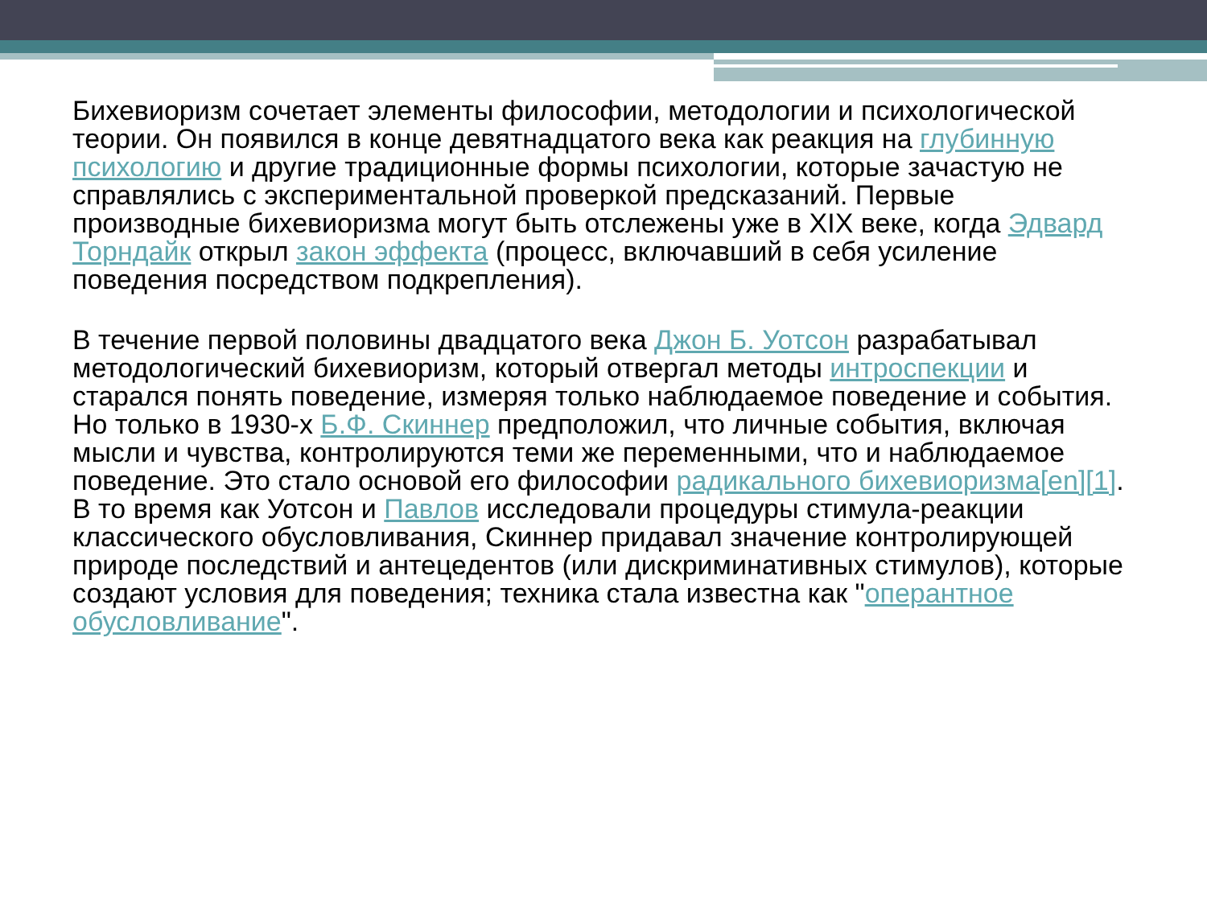Бихевиоризм сочетает элементы философии, методологии и психологической теории. Он появился в конце девятнадцатого века как реакция на глубинную психологию и другие традиционные формы психологии, которые зачастую не справлялись с экспериментальной проверкой предсказаний. Первые производные бихевиоризма могут быть отслежены уже в XIX веке, когда Эдвард Торндайк открыл закон эффекта (процесс, включавший в себя усиление поведения посредством подкрепления).
В течение первой половины двадцатого века Джон Б. Уотсон разрабатывал методологический бихевиоризм, который отвергал методы интроспекции и старался понять поведение, измеряя только наблюдаемое поведение и события. Но только в 1930-х Б.Ф. Скиннер предположил, что личные события, включая мысли и чувства, контролируются теми же переменными, что и наблюдаемое поведение. Это стало основой его философии радикального бихевиоризма[en][1]. В то время как Уотсон и Павлов исследовали процедуры стимула-реакции классического обусловливания, Скиннер придавал значение контролирующей природе последствий и антецедентов (или дискриминативных стимулов), которые создают условия для поведения; техника стала известна как "оперантное обусловливание".